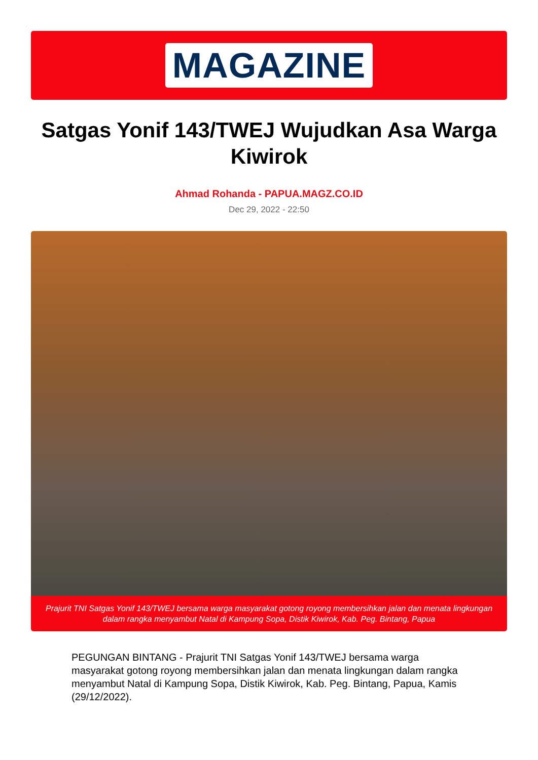MAGAZINE
Satgas Yonif 143/TWEJ Wujudkan Asa Warga Kiwirok
Ahmad Rohanda - PAPUA.MAGZ.CO.ID
Dec 29, 2022 - 22:50
Prajurit TNI Satgas Yonif 143/TWEJ bersama warga masyarakat gotong royong membersihkan jalan dan menata lingkungan dalam rangka menyambut Natal di Kampung Sopa, Distik Kiwirok, Kab. Peg. Bintang, Papua
PEGUNGAN BINTANG - Prajurit TNI Satgas Yonif 143/TWEJ bersama warga masyarakat gotong royong membersihkan jalan dan menata lingkungan dalam rangka menyambut Natal di Kampung Sopa, Distik Kiwirok, Kab. Peg. Bintang, Papua, Kamis (29/12/2022).